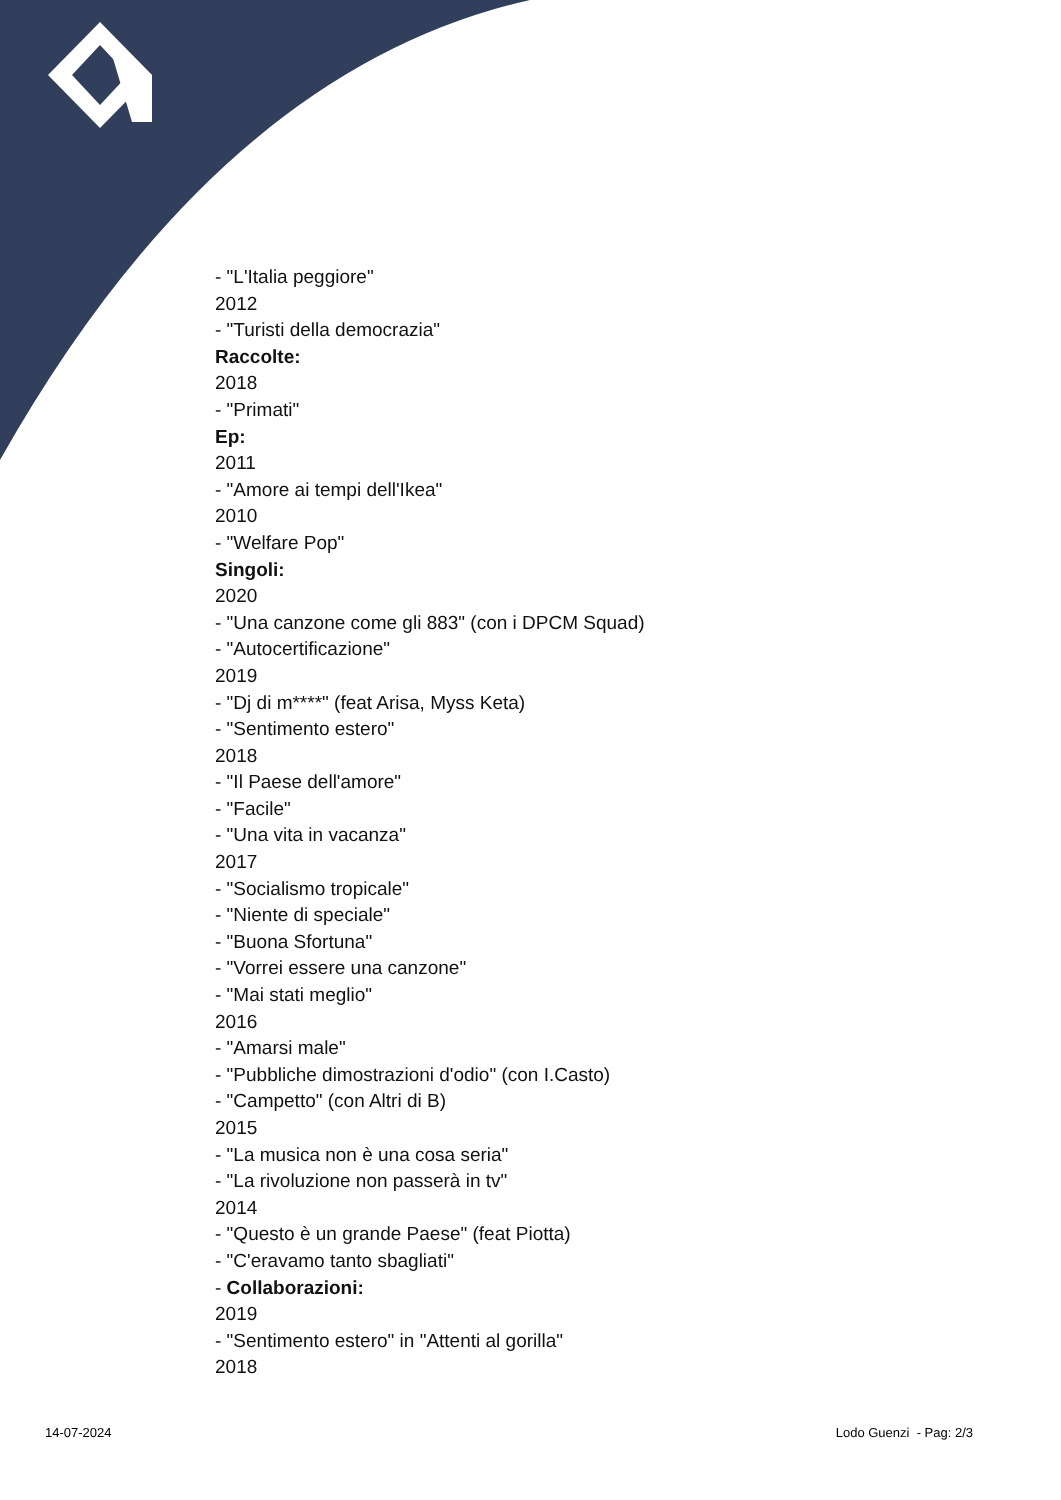- "L'Italia peggiore"
2012
- "Turisti della democrazia"
Raccolte:
2018
- "Primati"
Ep:
2011
- "Amore ai tempi dell'Ikea"
2010
- "Welfare Pop"
Singoli:
2020
- "Una canzone come gli 883" (con i DPCM Squad)
- "Autocertificazione"
2019
- "Dj di m****" (feat Arisa, Myss Keta)
- "Sentimento estero"
2018
- "Il Paese dell'amore"
- "Facile"
- "Una vita in vacanza"
2017
- "Socialismo tropicale"
- "Niente di speciale"
- "Buona Sfortuna"
- "Vorrei essere una canzone"
- "Mai stati meglio"
2016
- "Amarsi male"
- "Pubbliche dimostrazioni d'odio" (con I.Casto)
- "Campetto" (con Altri di B)
2015
- "La musica non è una cosa seria"
- "La rivoluzione non passerà in tv"
2014
- "Questo è un grande Paese" (feat Piotta)
- "C'eravamo tanto sbagliati"
- Collaborazioni:
2019
- "Sentimento estero" in "Attenti al gorilla"
2018
14-07-2024 Lodo Guenzi - Pag: 2/3